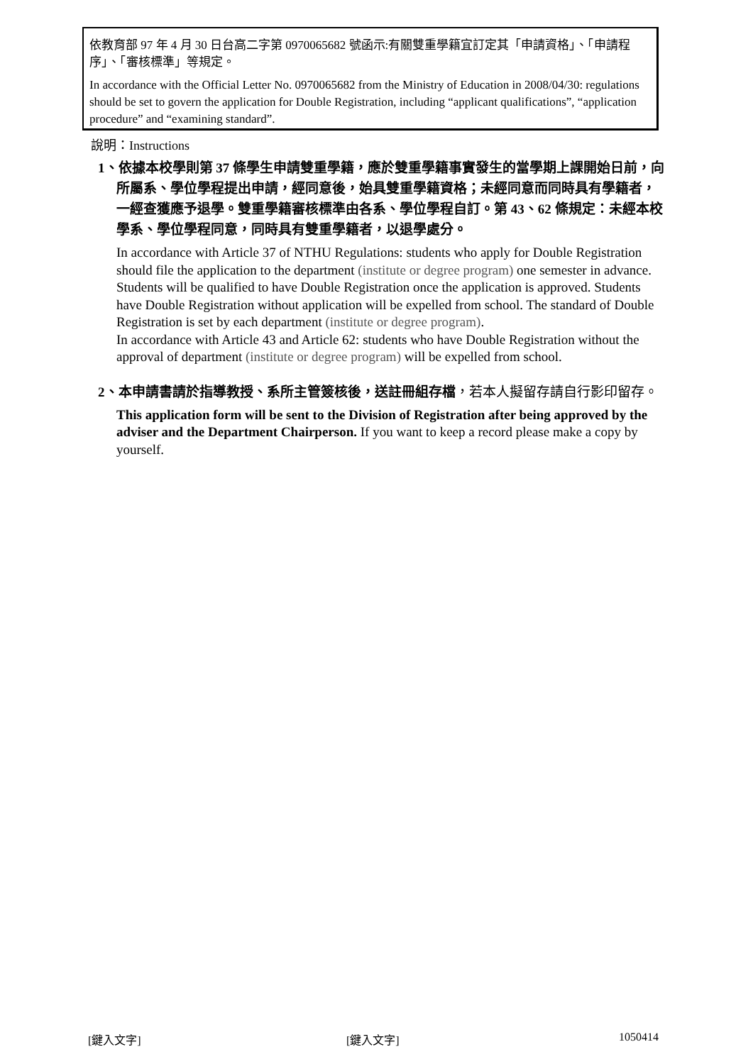依教育部 97 年 4 月 30 日台高二字第 0970065682 號函示:有關雙重學籍宜訂定其「申請資格」、「申請程序」、「審核標準」等規定。
In accordance with the Official Letter No. 0970065682 from the Ministry of Education in 2008/04/30: regulations should be set to govern the application for Double Registration, including “applicant qualifications”, “application procedure” and “examining standard”.
說明：Instructions
1、依據本校學則第 37 條學生申請雙重學籍，應於雙重學籍事實發生的當學期上課開始日前，向所屬系、學位學程提出申請，經同意後，始具雙重學籍資格；未經同意而同時具有學籍者，一經查獲應予退學。雙重學籍審核標準由各系、學位學程自訂。第 43、62 條規定：未經本校學系、學位學程同意，同時具有雙重學籍者，以退學處分。
In accordance with Article 37 of NTHU Regulations: students who apply for Double Registration should file the application to the department (institute or degree program) one semester in advance. Students will be qualified to have Double Registration once the application is approved. Students have Double Registration without application will be expelled from school. The standard of Double Registration is set by each department (institute or degree program).
In accordance with Article 43 and Article 62: students who have Double Registration without the approval of department (institute or degree program) will be expelled from school.
2、本申請書請於指導教授、系所主管簽核後，送註冊組存檔，若本人擬留存請自行影印留存。
This application form will be sent to the Division of Registration after being approved by the adviser and the Department Chairperson. If you want to keep a record please make a copy by yourself.
[鍵入文字] [鍵入文字] 1050414